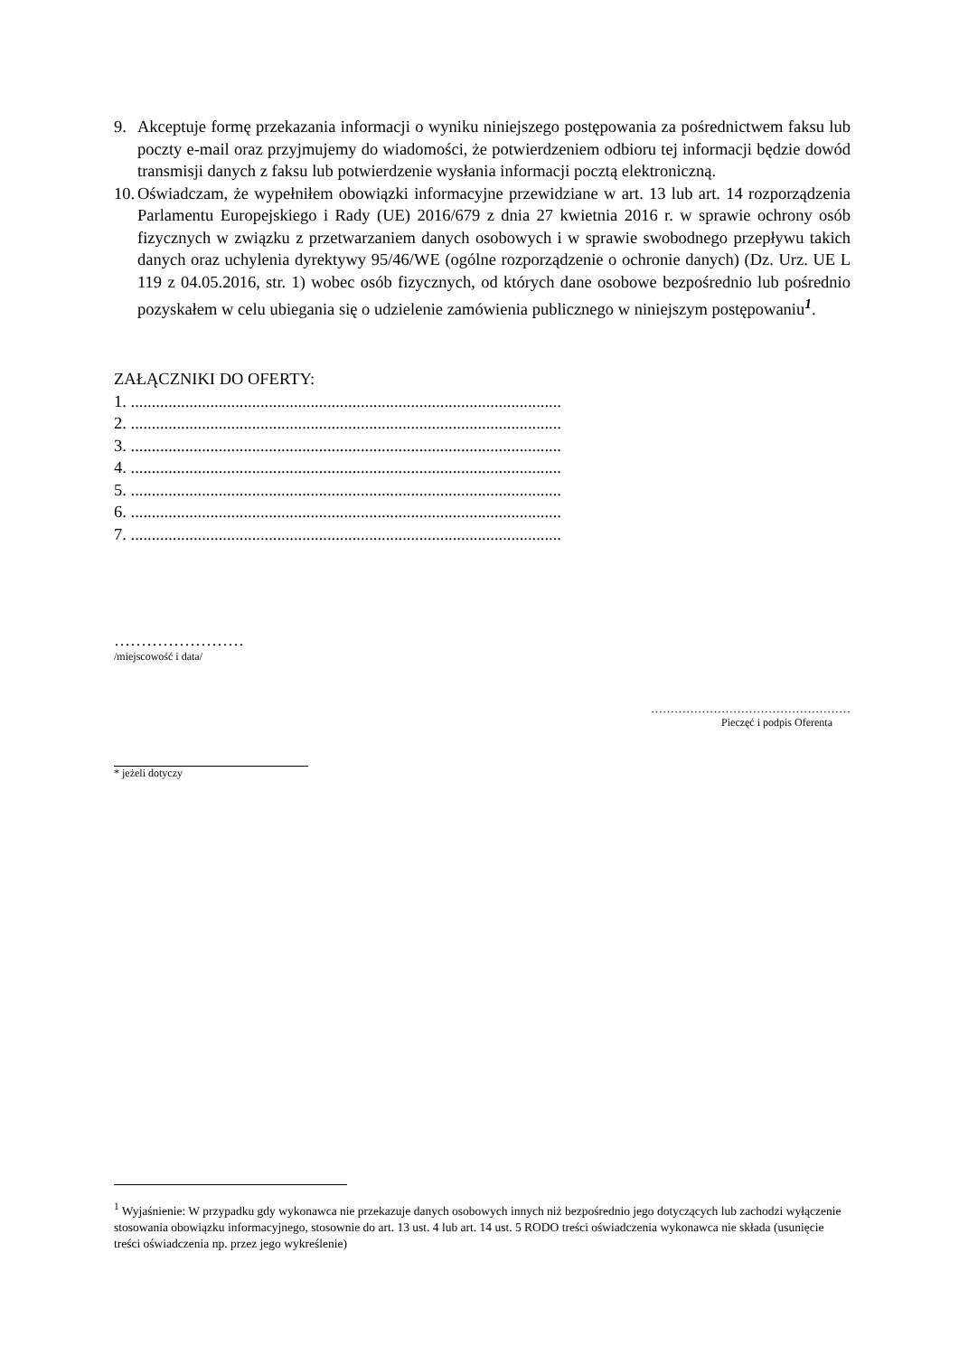9. Akceptuje formę przekazania informacji o wyniku niniejszego postępowania za pośrednictwem faksu lub poczty e-mail oraz przyjmujemy do wiadomości, że potwierdzeniem odbioru tej informacji będzie dowód transmisji danych z faksu lub potwierdzenie wysłania informacji pocztą elektroniczną.
10. Oświadczam, że wypełniłem obowiązki informacyjne przewidziane w art. 13 lub art. 14 rozporządzenia Parlamentu Europejskiego i Rady (UE) 2016/679 z dnia 27 kwietnia 2016 r. w sprawie ochrony osób fizycznych w związku z przetwarzaniem danych osobowych i w sprawie swobodnego przepływu takich danych oraz uchylenia dyrektywy 95/46/WE (ogólne rozporządzenie o ochronie danych) (Dz. Urz. UE L 119 z 04.05.2016, str. 1) wobec osób fizycznych, od których dane osobowe bezpośrednio lub pośrednio pozyskałem w celu ubiegania się o udzielenie zamówienia publicznego w niniejszym postępowaniu<sup>1</sup>.
ZAŁĄCZNIKI DO OFERTY:
1. .......................................................................................................
2. .......................................................................................................
3. .......................................................................................................
4. .......................................................................................................
5. .......................................................................................................
6. .......................................................................................................
7. .......................................................................................................
……………………
/miejscowość i data/
……………………………………………
Pieczęć i podpis Oferenta
* jeżeli dotyczy
<sup>1</sup> Wyjaśnienie: W przypadku gdy wykonawca nie przekazuje danych osobowych innych niż bezpośrednio jego dotyczących lub zachodzi wyłączenie stosowania obowiązku informacyjnego, stosownie do art. 13 ust. 4 lub art. 14 ust. 5 RODO treści oświadczenia wykonawca nie składa (usunięcie treści oświadczenia np. przez jego wykreślenie)